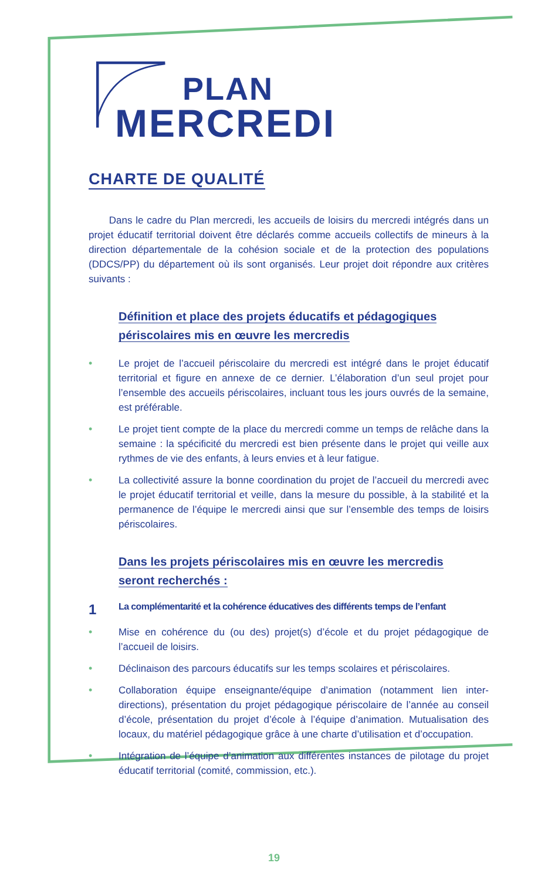PLAN
MERCREDI
CHARTE DE QUALITÉ
Dans le cadre du Plan mercredi, les accueils de loisirs du mercredi intégrés dans un projet éducatif territorial doivent être déclarés comme accueils collectifs de mineurs à la direction départementale de la cohésion sociale et de la protection des populations (DDCS/PP) du département où ils sont organisés. Leur projet doit répondre aux critères suivants :
Définition et place des projets éducatifs et pédagogiques
périscolaires mis en œuvre les mercredis
• Le projet de l’accueil périscolaire du mercredi est intégré dans le projet éducatif territorial et figure en annexe de ce dernier. L’élaboration d’un seul projet pour l’ensemble des accueils périscolaires, incluant tous les jours ouvrés de la semaine, est préférable.
• Le projet tient compte de la place du mercredi comme un temps de relâche dans la semaine : la spécificité du mercredi est bien présente dans le projet qui veille aux rythmes de vie des enfants, à leurs envies et à leur fatigue.
• La collectivité assure la bonne coordination du projet de l’accueil du mercredi avec le projet éducatif territorial et veille, dans la mesure du possible, à la stabilité et la permanence de l’équipe le mercredi ainsi que sur l’ensemble des temps de loisirs périscolaires.
Dans les projets périscolaires mis en œuvre les mercredis
seront recherchés :
1 La complémentarité et la cohérence éducatives des différents temps de l’enfant
• Mise en cohérence du (ou des) projet(s) d’école et du projet pédagogique de l’accueil de loisirs.
• Déclinaison des parcours éducatifs sur les temps scolaires et périscolaires.
• Collaboration équipe enseignante/équipe d’animation (notamment lien inter-directions), présentation du projet pédagogique périscolaire de l’année au conseil d’école, présentation du projet d’école à l’équipe d’animation. Mutualisation des locaux, du matériel pédagogique grâce à une charte d’utilisation et d’occupation.
• Intégration de l’équipe d’animation aux différentes instances de pilotage du projet éducatif territorial (comité, commission, etc.).
19